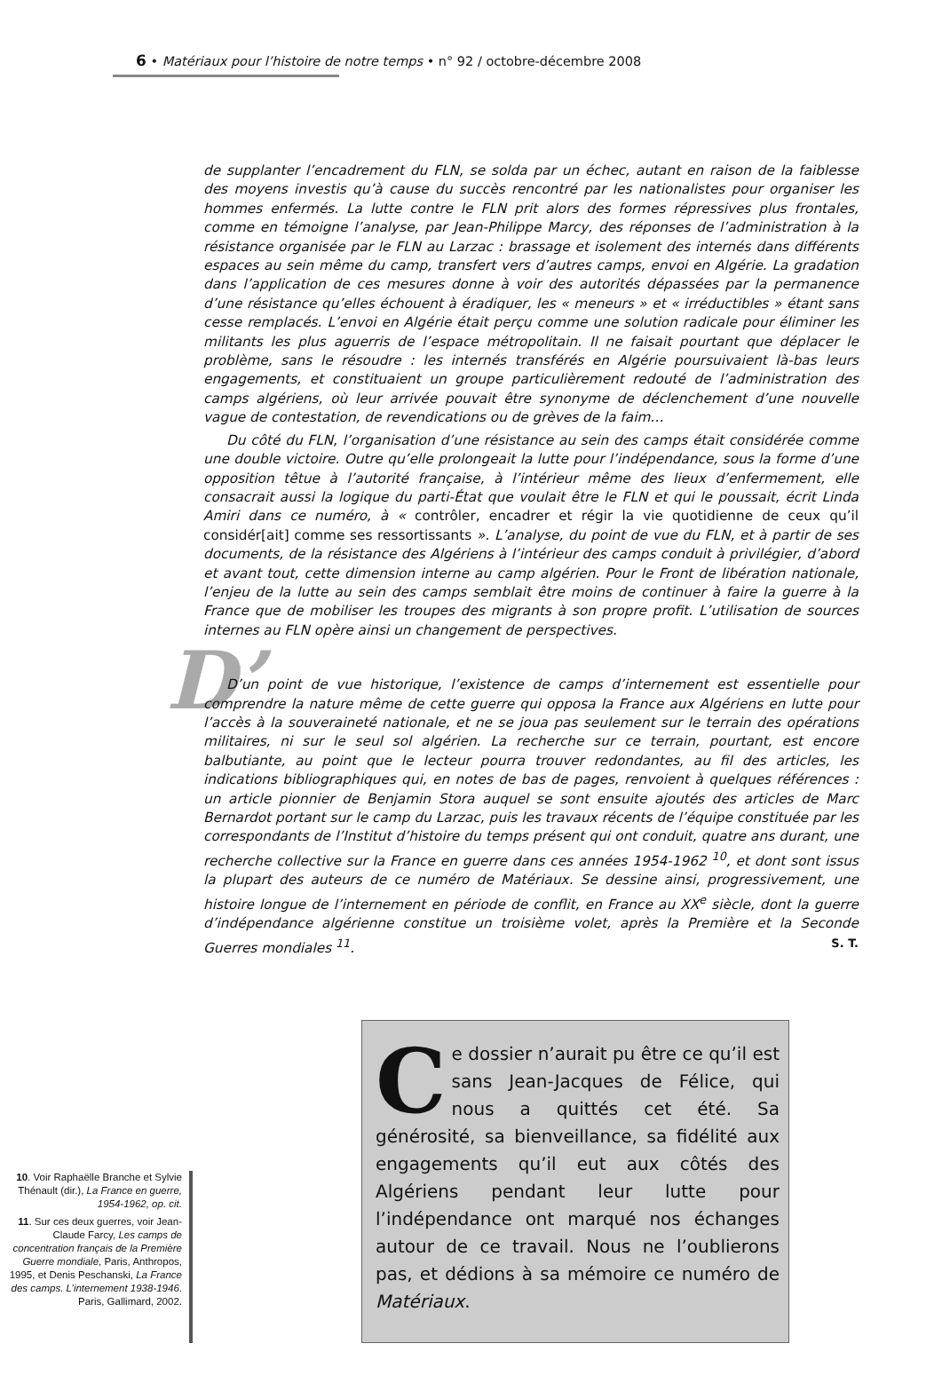6 • Matériaux pour l’histoire de notre temps • n° 92 / octobre-décembre 2008
de supplanter l’encadrement du FLN, se solda par un échec, autant en raison de la faiblesse des moyens investis qu’à cause du succès rencontré par les nationalistes pour organiser les hommes enfermés. La lutte contre le FLN prit alors des formes répressives plus frontales, comme en témoigne l’analyse, par Jean-Philippe Marcy, des réponses de l’administration à la résistance organisée par le FLN au Larzac : brassage et isolement des internés dans différents espaces au sein même du camp, transfert vers d’autres camps, envoi en Algérie. La gradation dans l’application de ces mesures donne à voir des autorités dépassées par la permanence d’une résistance qu’elles échouent à éradiquer, les « meneurs » et « irréductibles » étant sans cesse remplacés. L’envoi en Algérie était perçu comme une solution radicale pour éliminer les militants les plus aguerris de l’espace métropolitain. Il ne faisait pourtant que déplacer le problème, sans le résoudre : les internés transférés en Algérie poursuivaient là-bas leurs engagements, et constituaient un groupe particulièrement redouté de l’administration des camps algériens, où leur arrivée pouvait être synonyme de déclenchement d’une nouvelle vague de contestation, de revendications ou de grèves de la faim…
Du côté du FLN, l’organisation d’une résistance au sein des camps était considérée comme une double victoire. Outre qu’elle prolongeait la lutte pour l’indépendance, sous la forme d’une opposition têtue à l’autorité française, à l’intérieur même des lieux d’enfermement, elle consacrait aussi la logique du parti-État que voulait être le FLN et qui le poussait, écrit Linda Amiri dans ce numéro, à « contrôler, encadrer et régir la vie quotidienne de ceux qu’il considér[ait] comme ses ressortissants ». L’analyse, du point de vue du FLN, et à partir de ses documents, de la résistance des Algériens à l’intérieur des camps conduit à privilégier, d’abord et avant tout, cette dimension interne au camp algérien. Pour le Front de libération nationale, l’enjeu de la lutte au sein des camps semblait être moins de continuer à faire la guerre à la France que de mobiliser les troupes des migrants à son propre profit. L’utilisation de sources internes au FLN opère ainsi un changement de perspectives.
D’
D’un point de vue historique, l’existence de camps d’internement est essentielle pour comprendre la nature même de cette guerre qui opposa la France aux Algériens en lutte pour l’accès à la souveraineté nationale, et ne se joua pas seulement sur le terrain des opérations militaires, ni sur le seul sol algérien. La recherche sur ce terrain, pourtant, est encore balbutiante, au point que le lecteur pourra trouver redondantes, au fil des articles, les indications bibliographiques qui, en notes de bas de pages, renvoient à quelques références : un article pionnier de Benjamin Stora auquel se sont ensuite ajoutés des articles de Marc Bernardot portant sur le camp du Larzac, puis les travaux récents de l’équipe constituée par les correspondants de l’Institut d’histoire du temps présent qui ont conduit, quatre ans durant, une recherche collective sur la France en guerre dans ces années 1954-1962 <sup>10</sup>, et dont sont issus la plupart des auteurs de ce numéro de Matériaux. Se dessine ainsi, progressivement, une histoire longue de l’internement en période de conflit, en France au XX<sup>e</sup> siècle, dont la guerre d’indépendance algérienne constitue un troisième volet, après la Première et la Seconde Guerres mondiales <sup>11</sup>. S. T.
10. Voir Raphaëlle Branche et Sylvie Thénault (dir.), La France en guerre, 1954-1962, op. cit.
11. Sur ces deux guerres, voir Jean-Claude Farcy, Les camps de concentration français de la Première Guerre mondiale, Paris, Anthropos, 1995, et Denis Peschanski, La France des camps. L’internement 1938-1946. Paris, Gallimard, 2002.
Ce dossier n’aurait pu être ce qu’il est sans Jean-Jacques de Félice, qui nous a quittés cet été. Sa générosité, sa bienveillance, sa fidélité aux engagements qu’il eut aux côtés des Algériens pendant leur lutte pour l’indépendance ont marqué nos échanges autour de ce travail. Nous ne l’oublierons pas, et dédions à sa mémoire ce numéro de Matériaux.